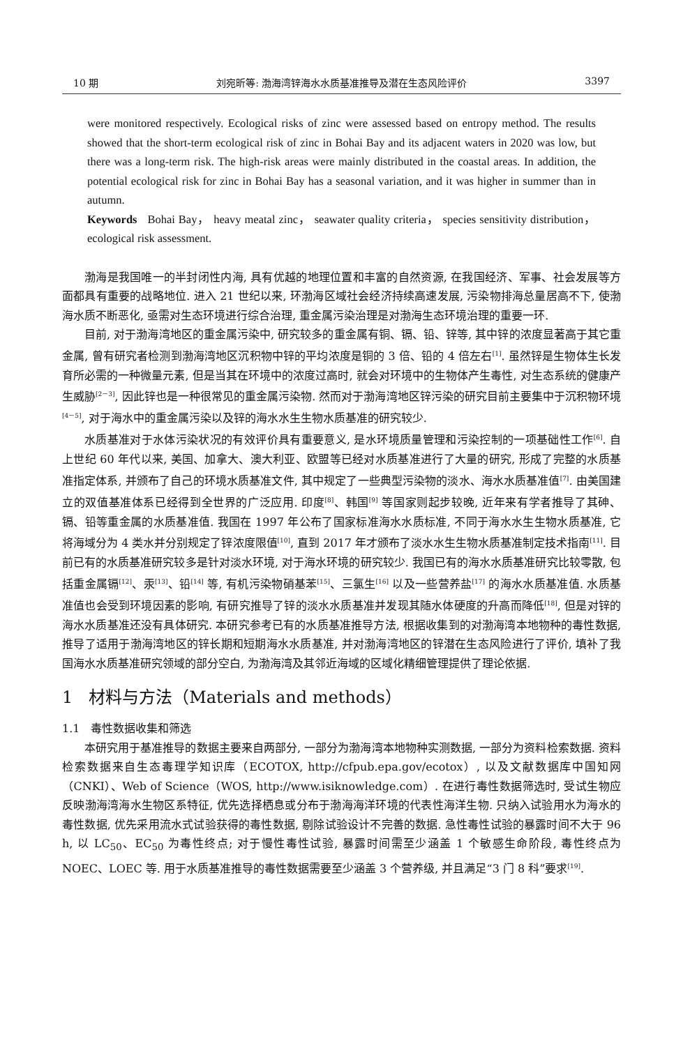10 期 刘宛昕等: 渤海湾锌海水水质基准推导及潜在生态风险评价 3397
were monitored respectively. Ecological risks of zinc were assessed based on entropy method. The results showed that the short-term ecological risk of zinc in Bohai Bay and its adjacent waters in 2020 was low, but there was a long-term risk. The high-risk areas were mainly distributed in the coastal areas. In addition, the potential ecological risk for zinc in Bohai Bay has a seasonal variation, and it was higher in summer than in autumn.
Keywords Bohai Bay， heavy meatal zinc， seawater quality criteria， species sensitivity distribution，ecological risk assessment.
渤海是我国唯一的半封闭性内海, 具有优越的地理位置和丰富的自然资源, 在我国经济、军事、社会发展等方面都具有重要的战略地位. 进入 21 世纪以来, 环渤海区域社会经济持续高速发展, 污染物排海总量居高不下, 使渤海水质不断恶化, 亟需对生态环境进行综合治理, 重金属污染治理是对渤海生态环境治理的重要一环.
目前, 对于渤海湾地区的重金属污染中, 研究较多的重金属有铜、镉、铅、锌等, 其中锌的浓度显著高于其它重金属, 曾有研究者检测到渤海湾地区沉积物中锌的平均浓度是铜的 3 倍、铅的 4 倍左右<sup>[1]</sup>. 虽然锌是生物体生长发育所必需的一种微量元素, 但是当其在环境中的浓度过高时, 就会对环境中的生物体产生毒性, 对生态系统的健康产生威胁<sup>[2－3]</sup>, 因此锌也是一种很常见的重金属污染物. 然而对于渤海湾地区锌污染的研究目前主要集中于沉积物环境<sup>[4－5]</sup>, 对于海水中的重金属污染以及锌的海水水生生物水质基准的研究较少.
水质基准对于水体污染状况的有效评价具有重要意义, 是水环境质量管理和污染控制的一项基础性工作<sup>[6]</sup>. 自上世纪 60 年代以来, 美国、加拿大、澳大利亚、欧盟等已经对水质基准进行了大量的研究, 形成了完整的水质基准指定体系, 并颁布了自己的环境水质基准文件, 其中规定了一些典型污染物的淡水、海水水质基准值<sup>[7]</sup>. 由美国建立的双值基准体系已经得到全世界的广泛应用. 印度<sup>[8]</sup>、韩国<sup>[9]</sup> 等国家则起步较晚, 近年来有学者推导了其砷、镉、铅等重金属的水质基准值. 我国在 1997 年公布了国家标准海水水质标准, 不同于海水水生生物水质基准, 它将海域分为 4 类水并分别规定了锌浓度限值<sup>[10]</sup>, 直到 2017 年才颁布了淡水水生生物水质基准制定技术指南<sup>[11]</sup>. 目前已有的水质基准研究较多是针对淡水环境, 对于海水环境的研究较少. 我国已有的海水水质基准研究比较零散, 包括重金属镉<sup>[12]</sup>、汞<sup>[13]</sup>、铅<sup>[14]</sup> 等, 有机污染物硝基苯<sup>[15]</sup>、三氯生<sup>[16]</sup> 以及一些营养盐<sup>[17]</sup> 的海水水质基准值. 水质基准值也会受到环境因素的影响, 有研究推导了锌的淡水水质基准并发现其随水体硬度的升高而降低<sup>[18]</sup>, 但是对锌的海水水质基准还没有具体研究. 本研究参考已有的水质基准推导方法, 根据收集到的对渤海湾本地物种的毒性数据, 推导了适用于渤海湾地区的锌长期和短期海水水质基准, 并对渤海湾地区的锌潜在生态风险进行了评价, 填补了我国海水水质基准研究领域的部分空白, 为渤海湾及其邻近海域的区域化精细管理提供了理论依据.
1 材料与方法（Materials and methods）
1.1 毒性数据收集和筛选
本研究用于基准推导的数据主要来自两部分, 一部分为渤海湾本地物种实测数据, 一部分为资料检索数据. 资料检索数据来自生态毒理学知识库（ECOTOX, http://cfpub.epa.gov/ecotox）, 以及文献数据库中国知网（CNKI）、Web of Science（WOS, http://www.isiknowledge.com）. 在进行毒性数据筛选时, 受试生物应反映渤海湾海水生物区系特征, 优先选择栖息或分布于渤海海洋环境的代表性海洋生物. 只纳入试验用水为海水的毒性数据, 优先采用流水式试验获得的毒性数据, 剔除试验设计不完善的数据. 急性毒性试验的暴露时间不大于 96 h, 以 LC<sub>50</sub>、EC<sub>50</sub> 为毒性终点; 对于慢性毒性试验, 暴露时间需至少涵盖 1 个敏感生命阶段, 毒性终点为 NOEC、LOEC 等. 用于水质基准推导的毒性数据需要至少涵盖 3 个营养级, 并且满足“3 门 8 科”要求<sup>[19]</sup>.